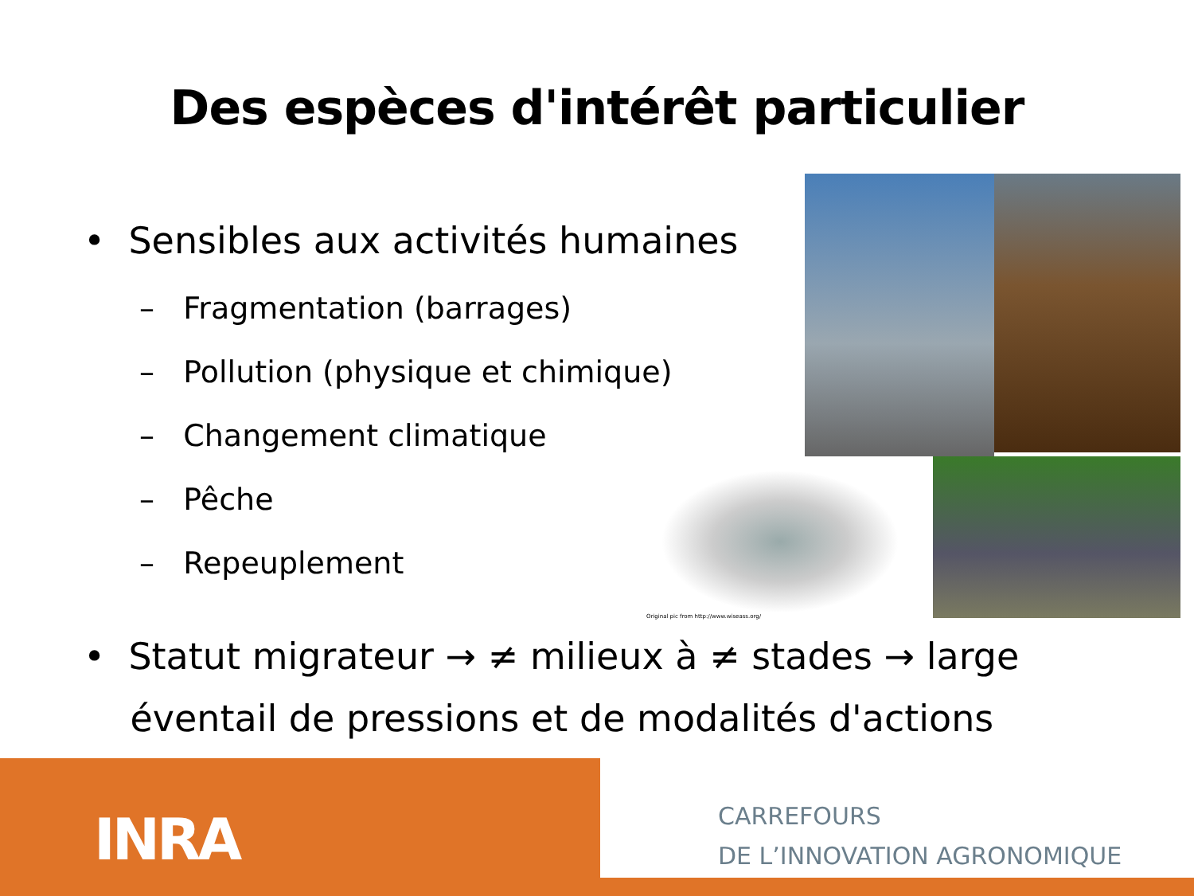Des espèces d'intérêt particulier
• Sensibles aux activités humaines
– Fragmentation (barrages)
– Pollution (physique et chimique)
– Changement climatique
– Pêche
– Repeuplement
Original pic from http://www.wiseass.org/
• Statut migrateur → ≠ milieux à ≠ stades → large
éventail de pressions et de modalités d'actions
INRA
CARREFOURS
DE L’INNOVATION AGRONOMIQUE